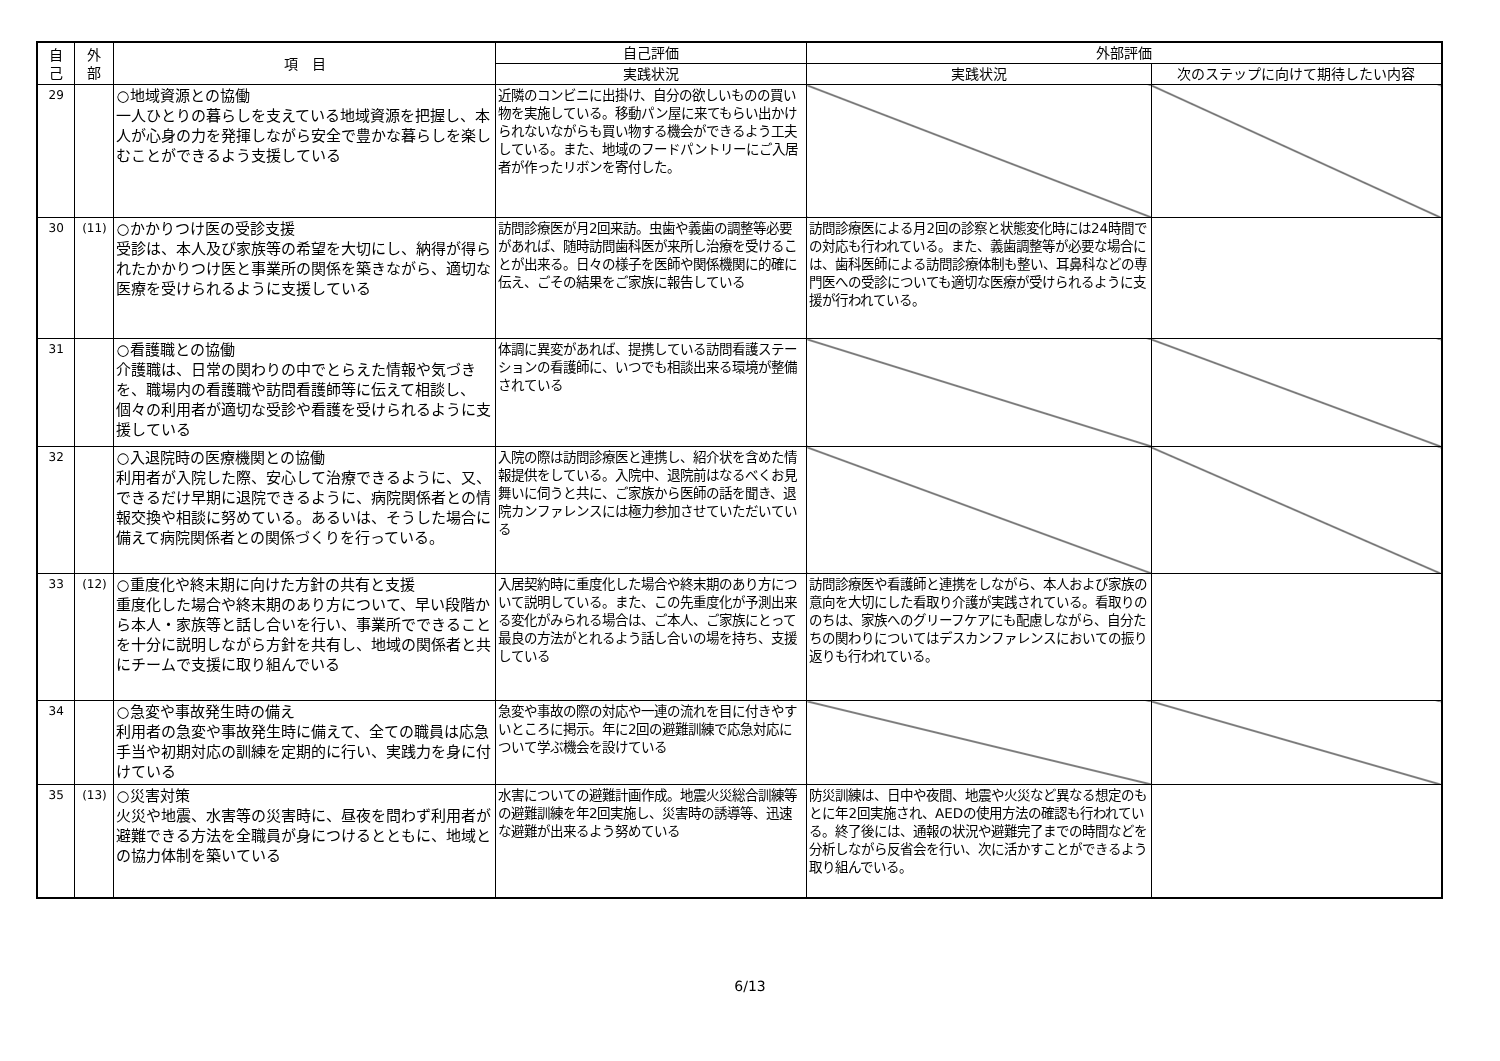| 自 己 | 外 部 | 項 目 | 自己評価 | 外部評価 | |
| --- | --- | --- | --- | --- | --- |
| | | | 実践状況 | 実践状況 | 次のステップに向けて期待したい内容 |
| 29 | | ○地域資源との協働 一人ひとりの暮らしを支えている地域資源を把握し、本人が心身の力を発揮しながら安全で豊かな暮らしを楽しむことができるよう支援している | 近隣のコンビニに出掛け、自分の欲しいものの買い物を実施している。移動パン屋に来てもらい出かけられないながらも買い物する機会ができるよう工夫している。また、地域のフードパントリーにご入居者が作ったリボンを寄付した。 | | |
| 30 | (11) | ○かかりつけ医の受診支援 受診は、本人及び家族等の希望を大切にし、納得が得られたかかりつけ医と事業所の関係を築きながら、適切な医療を受けられるように支援している | 訪問診療医が月2回来訪。虫歯や義歯の調整等必要があれば、随時訪問歯科医が来所し治療を受けることが出来る。日々の様子を医師や関係機関に的確に伝え、ごその結果をご家族に報告している | 訪問診療医による月2回の診察と状態変化時には24時間での対応も行われている。また、義歯調整等が必要な場合には、歯科医師による訪問診療体制も整い、耳鼻科などの専門医への受診についても適切な医療が受けられるように支援が行われている。 | |
| 31 | | ○看護職との協働 介護職は、日常の関わりの中でとらえた情報や気づきを、職場内の看護職や訪問看護師等に伝えて相談し、個々の利用者が適切な受診や看護を受けられるように支援している | 体調に異変があれば、提携している訪問看護ステーションの看護師に、いつでも相談出来る環境が整備されている | | |
| 32 | | ○入退院時の医療機関との協働 利用者が入院した際、安心して治療できるように、又、できるだけ早期に退院できるように、病院関係者との情報交換や相談に努めている。あるいは、そうした場合に備えて病院関係者との関係づくりを行っている。 | 入院の際は訪問診療医と連携し、紹介状を含めた情報提供をしている。入院中、退院前はなるべくお見舞いに伺うと共に、ご家族から医師の話を聞き、退院カンファレンスには極力参加させていただいている | | |
| 33 | (12) | ○重度化や終末期に向けた方針の共有と支援 重度化した場合や終末期のあり方について、早い段階から本人・家族等と話し合いを行い、事業所でできることを十分に説明しながら方針を共有し、地域の関係者と共にチームで支援に取り組んでいる | 入居契約時に重度化した場合や終末期のあり方について説明している。また、この先重度化が予測出来る変化がみられる場合は、ご本人、ご家族にとって最良の方法がとれるよう話し合いの場を持ち、支援している | 訪問診療医や看護師と連携をしながら、本人および家族の意向を大切にした看取り介護が実践されている。看取りののちは、家族へのグリーフケアにも配慮しながら、自分たちの関わりについてはデスカンファレンスにおいての振り返りも行われている。 | |
| 34 | | ○急変や事故発生時の備え 利用者の急変や事故発生時に備えて、全ての職員は応急手当や初期対応の訓練を定期的に行い、実践力を身に付けている | 急変や事故の際の対応や一連の流れを目に付きやすいところに掲示。年に2回の避難訓練で応急対応について学ぶ機会を設けている | | |
| 35 | (13) | ○災害対策 火災や地震、水害等の災害時に、昼夜を問わず利用者が避難できる方法を全職員が身につけるとともに、地域との協力体制を築いている | 水害についての避難計画作成。地震火災総合訓練等の避難訓練を年2回実施し、災害時の誘導等、迅速な避難が出来るよう努めている | 防災訓練は、日中や夜間、地震や火災など異なる想定のもとに年2回実施され、AEDの使用方法の確認も行われている。終了後には、通報の状況や避難完了までの時間などを分析しながら反省会を行い、次に活かすことができるよう取り組んでいる。 | |
6/13